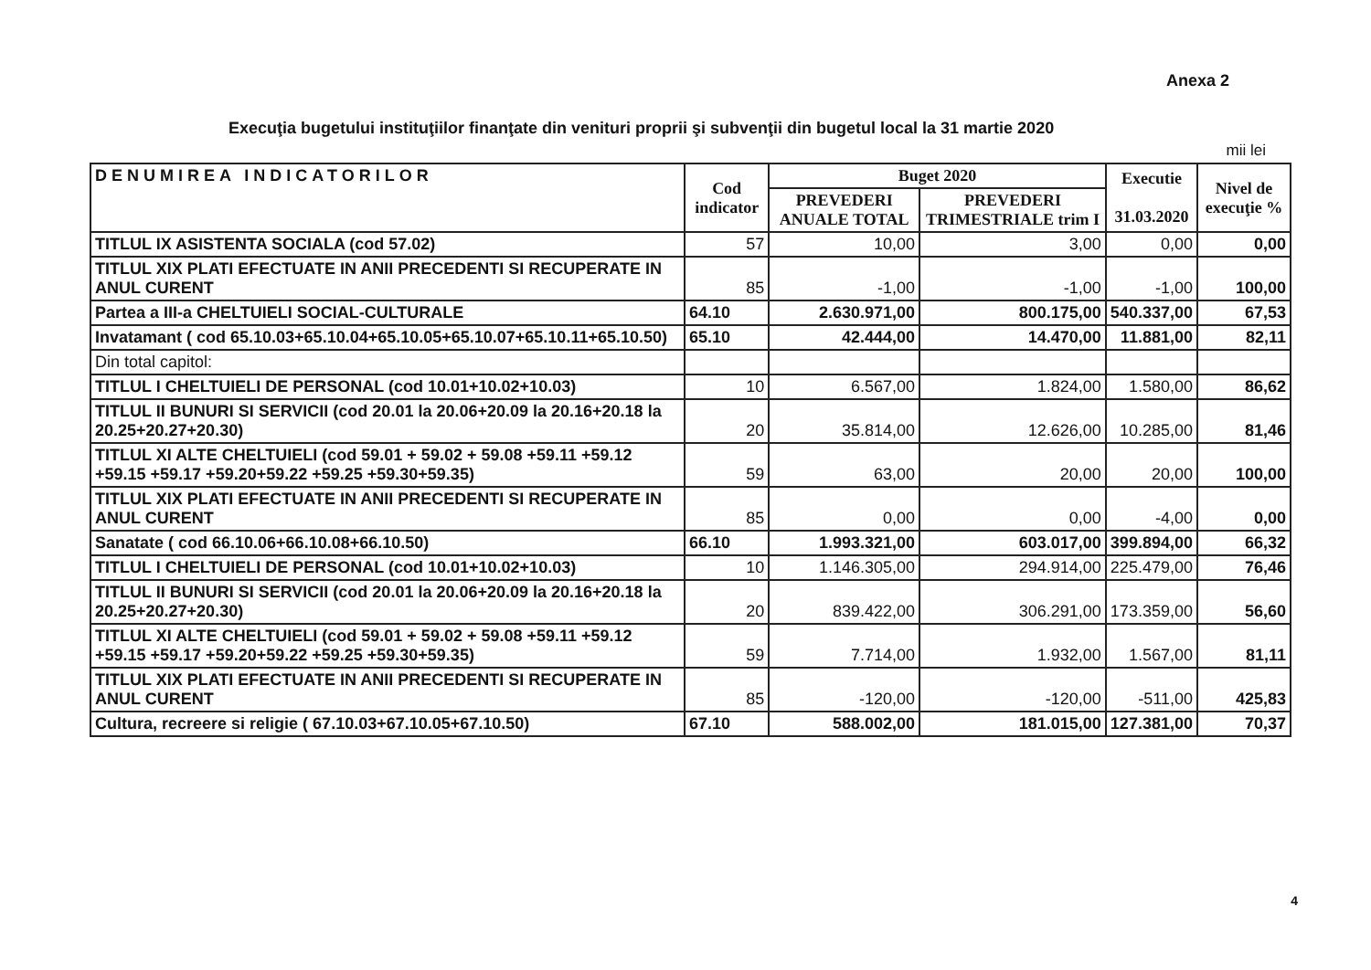Anexa 2
Execuţia bugetului instituţiilor finanţate din venituri proprii şi subvenţii din bugetul local la 31 martie 2020
mii lei
| DENUMIREA INDICATORILOR | Cod indicator | Buget 2020 | | Executie 31.03.2020 | Nivel de execuţie % |
| --- | --- | --- | --- | --- | --- |
| | | PREVEDERI ANUALE TOTAL | PREVEDERI TRIMESTRIALE trim I | | |
| TITLUL IX ASISTENTA SOCIALA (cod 57.02) | 57 | 10,00 | 3,00 | 0,00 | 0,00 |
| TITLUL XIX PLATI EFECTUATE IN ANII PRECEDENTI SI RECUPERATE IN ANUL CURENT | 85 | -1,00 | -1,00 | -1,00 | 100,00 |
| Partea a III-a CHELTUIELI SOCIAL-CULTURALE | 64.10 | 2.630.971,00 | 800.175,00 | 540.337,00 | 67,53 |
| Invatamant ( cod 65.10.03+65.10.04+65.10.05+65.10.07+65.10.11+65.10.50) | 65.10 | 42.444,00 | 14.470,00 | 11.881,00 | 82,11 |
| Din total capitol: | | | | | |
| TITLUL I CHELTUIELI DE PERSONAL (cod 10.01+10.02+10.03) | 10 | 6.567,00 | 1.824,00 | 1.580,00 | 86,62 |
| TITLUL II BUNURI SI SERVICII (cod 20.01 la 20.06+20.09 la 20.16+20.18 la 20.25+20.27+20.30) | 20 | 35.814,00 | 12.626,00 | 10.285,00 | 81,46 |
| TITLUL XI ALTE CHELTUIELI (cod 59.01 + 59.02 + 59.08 +59.11 +59.12 +59.15 +59.17 +59.20+59.22 +59.25 +59.30+59.35) | 59 | 63,00 | 20,00 | 20,00 | 100,00 |
| TITLUL XIX PLATI EFECTUATE IN ANII PRECEDENTI SI RECUPERATE IN ANUL CURENT | 85 | 0,00 | 0,00 | -4,00 | 0,00 |
| Sanatate ( cod 66.10.06+66.10.08+66.10.50) | 66.10 | 1.993.321,00 | 603.017,00 | 399.894,00 | 66,32 |
| TITLUL I CHELTUIELI DE PERSONAL (cod 10.01+10.02+10.03) | 10 | 1.146.305,00 | 294.914,00 | 225.479,00 | 76,46 |
| TITLUL II BUNURI SI SERVICII (cod 20.01 la 20.06+20.09 la 20.16+20.18 la 20.25+20.27+20.30) | 20 | 839.422,00 | 306.291,00 | 173.359,00 | 56,60 |
| TITLUL XI ALTE CHELTUIELI (cod 59.01 + 59.02 + 59.08 +59.11 +59.12 +59.15 +59.17 +59.20+59.22 +59.25 +59.30+59.35) | 59 | 7.714,00 | 1.932,00 | 1.567,00 | 81,11 |
| TITLUL XIX PLATI EFECTUATE IN ANII PRECEDENTI SI RECUPERATE IN ANUL CURENT | 85 | -120,00 | -120,00 | -511,00 | 425,83 |
| Cultura, recreere si religie ( 67.10.03+67.10.05+67.10.50) | 67.10 | 588.002,00 | 181.015,00 | 127.381,00 | 70,37 |
4